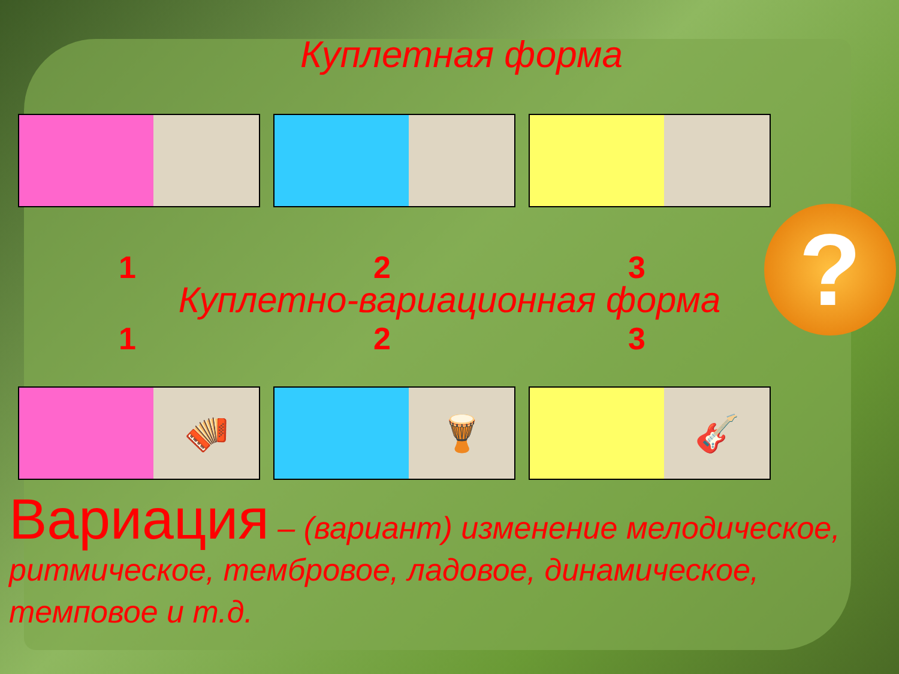?
Куплетная форма
1 2 3
Куплетно-вариационная форма
1 2 3
🪗 🪘 🎸
Вариация – (вариант) изменение мелодическое, ритмическое, тембровое, ладовое, динамическое, темповое и т.д.